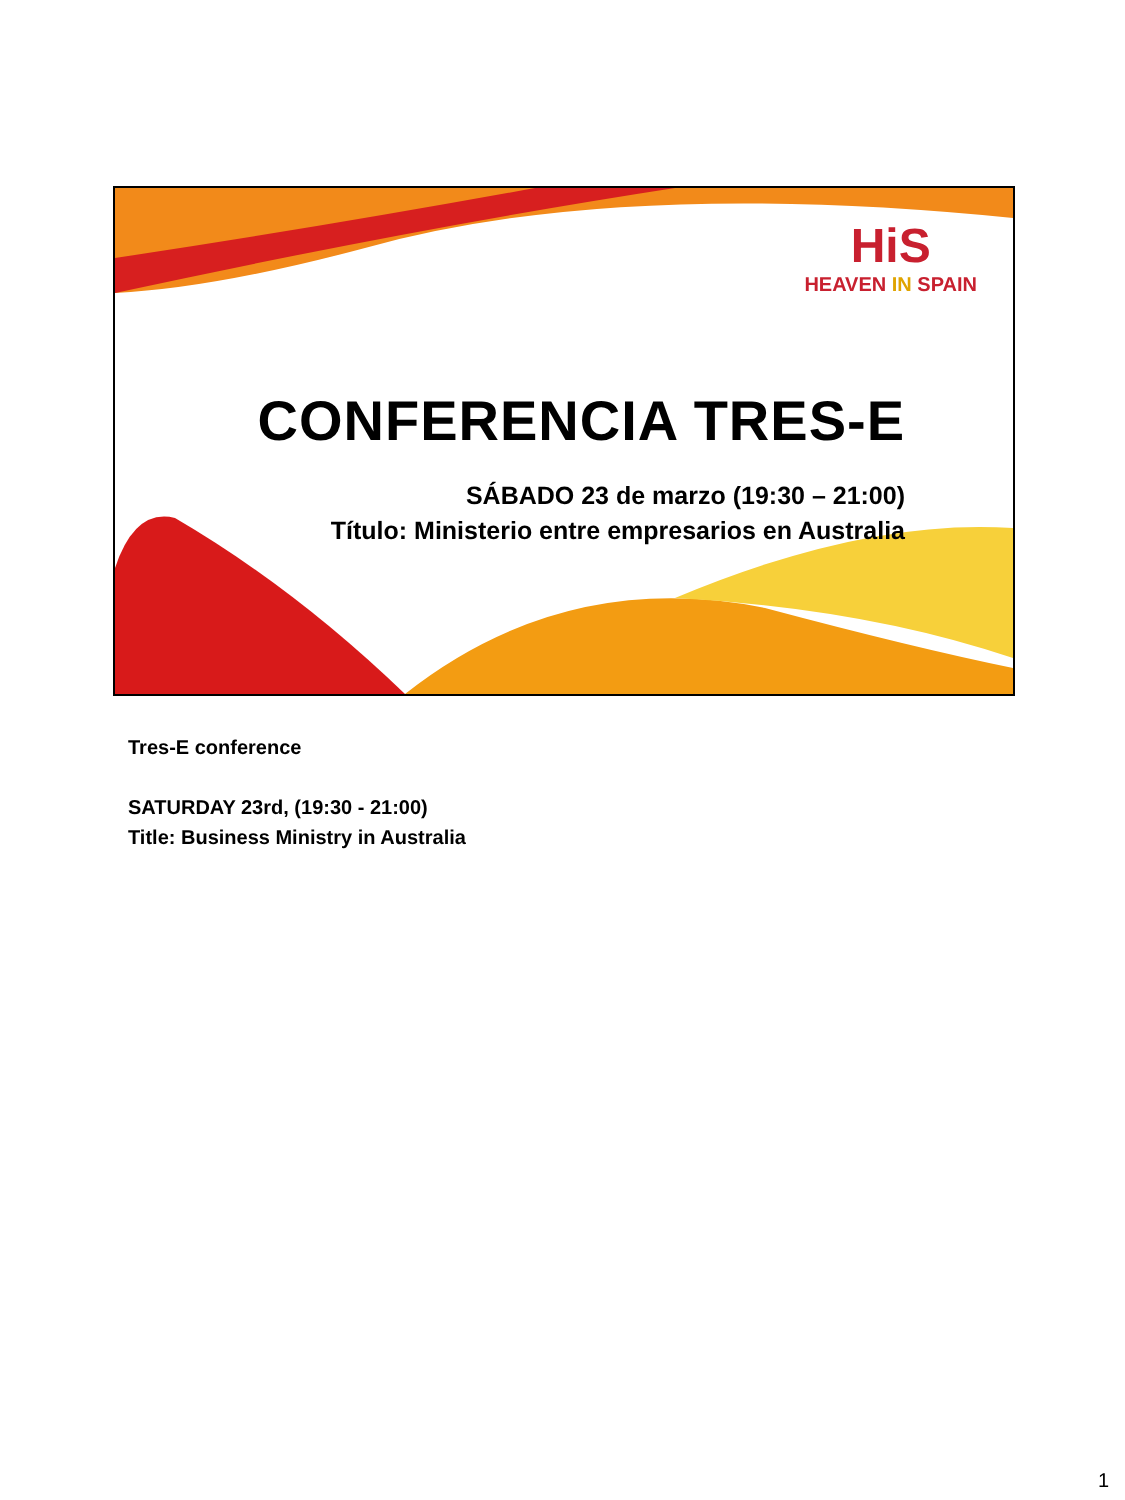HiS
HEAVEN IN SPAIN
CONFERENCIA TRES-E
SÁBADO 23 de marzo (19:30 – 21:00)
Título: Ministerio entre empresarios en Australia
Tres-E conference
SATURDAY 23rd, (19:30 - 21:00)
Title: Business Ministry in Australia
1